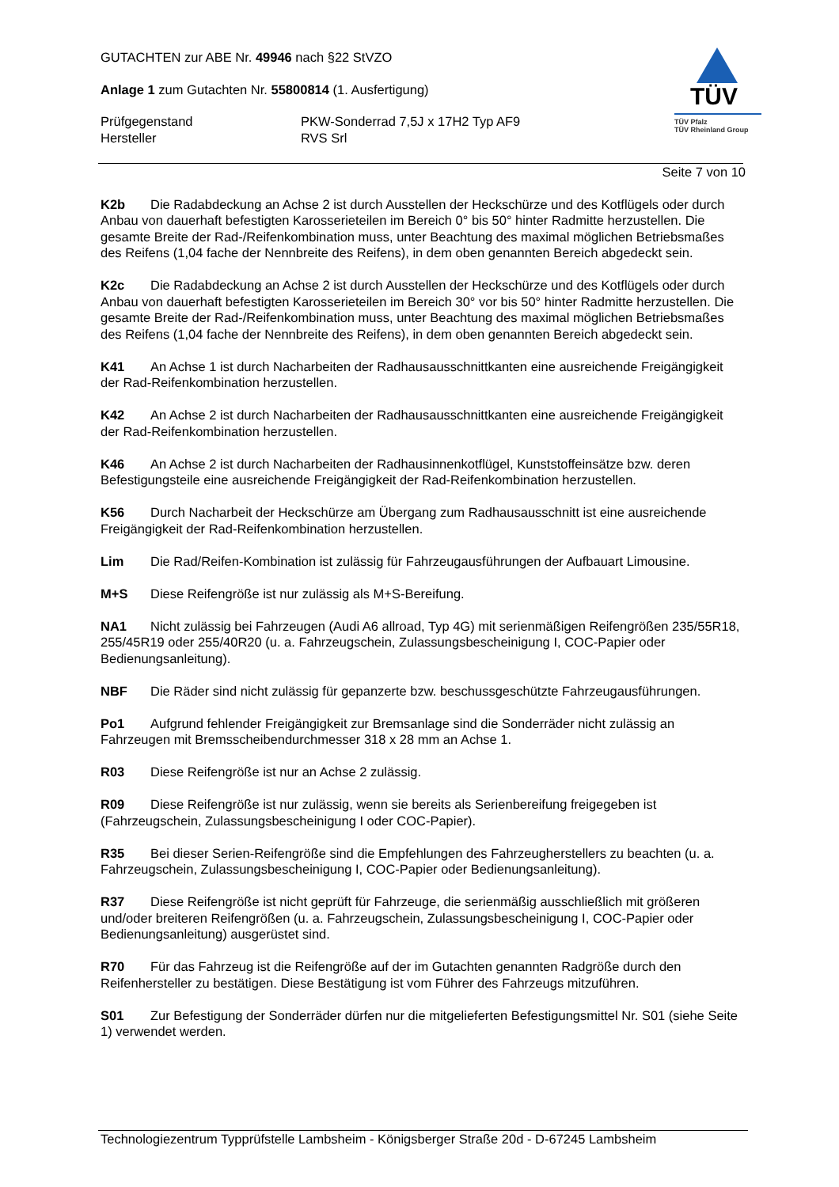GUTACHTEN zur ABE Nr. 49946 nach §22 StVZO
Anlage 1 zum Gutachten Nr. 55800814 (1. Ausfertigung)
Prüfgegenstand PKW-Sonderrad 7,5J x 17H2 Typ AF9
Hersteller RVS Srl
TÜV
TÜV Pfalz
TÜV Rheinland Group
Seite 7 von 10
K2b Die Radabdeckung an Achse 2 ist durch Ausstellen der Heckschürze und des Kotflügels oder durch Anbau von dauerhaft befestigten Karosserieteilen im Bereich 0° bis 50° hinter Radmitte herzustellen. Die gesamte Breite der Rad-/Reifenkombination muss, unter Beachtung des maximal möglichen Betriebsmaßes des Reifens (1,04 fache der Nennbreite des Reifens), in dem oben genannten Bereich abgedeckt sein.
K2c Die Radabdeckung an Achse 2 ist durch Ausstellen der Heckschürze und des Kotflügels oder durch Anbau von dauerhaft befestigten Karosserieteilen im Bereich 30° vor bis 50° hinter Radmitte herzustellen. Die gesamte Breite der Rad-/Reifenkombination muss, unter Beachtung des maximal möglichen Betriebsmaßes des Reifens (1,04 fache der Nennbreite des Reifens), in dem oben genannten Bereich abgedeckt sein.
K41 An Achse 1 ist durch Nacharbeiten der Radhausausschnittkanten eine ausreichende Freigängigkeit der Rad-Reifenkombination herzustellen.
K42 An Achse 2 ist durch Nacharbeiten der Radhausausschnittkanten eine ausreichende Freigängigkeit der Rad-Reifenkombination herzustellen.
K46 An Achse 2 ist durch Nacharbeiten der Radhausinnenkotflügel, Kunststoffeinsätze bzw. deren Befestigungsteile eine ausreichende Freigängigkeit der Rad-Reifenkombination herzustellen.
K56 Durch Nacharbeit der Heckschürze am Übergang zum Radhausausschnitt ist eine ausreichende Freigängigkeit der Rad-Reifenkombination herzustellen.
Lim Die Rad/Reifen-Kombination ist zulässig für Fahrzeugausführungen der Aufbauart Limousine.
M+S Diese Reifengröße ist nur zulässig als M+S-Bereifung.
NA1 Nicht zulässig bei Fahrzeugen (Audi A6 allroad, Typ 4G) mit serienmäßigen Reifengrößen 235/55R18, 255/45R19 oder 255/40R20 (u. a. Fahrzeugschein, Zulassungsbescheinigung I, COC-Papier oder Bedienungsanleitung).
NBF Die Räder sind nicht zulässig für gepanzerte bzw. beschussgeschützte Fahrzeugausführungen.
Po1 Aufgrund fehlender Freigängigkeit zur Bremsanlage sind die Sonderräder nicht zulässig an Fahrzeugen mit Bremsscheibendurchmesser 318 x 28 mm an Achse 1.
R03 Diese Reifengröße ist nur an Achse 2 zulässig.
R09 Diese Reifengröße ist nur zulässig, wenn sie bereits als Serienbereifung freigegeben ist (Fahrzeugschein, Zulassungsbescheinigung I oder COC-Papier).
R35 Bei dieser Serien-Reifengröße sind die Empfehlungen des Fahrzeugherstellers zu beachten (u. a. Fahrzeugschein, Zulassungsbescheinigung I, COC-Papier oder Bedienungsanleitung).
R37 Diese Reifengröße ist nicht geprüft für Fahrzeuge, die serienmäßig ausschließlich mit größeren und/oder breiteren Reifengrößen (u. a. Fahrzeugschein, Zulassungsbescheinigung I, COC-Papier oder Bedienungsanleitung) ausgerüstet sind.
R70 Für das Fahrzeug ist die Reifengröße auf der im Gutachten genannten Radgröße durch den Reifenhersteller zu bestätigen. Diese Bestätigung ist vom Führer des Fahrzeugs mitzuführen.
S01 Zur Befestigung der Sonderräder dürfen nur die mitgelieferten Befestigungsmittel Nr. S01 (siehe Seite 1) verwendet werden.
Technologiezentrum Typprüfstelle Lambsheim - Königsberger Straße 20d - D-67245 Lambsheim